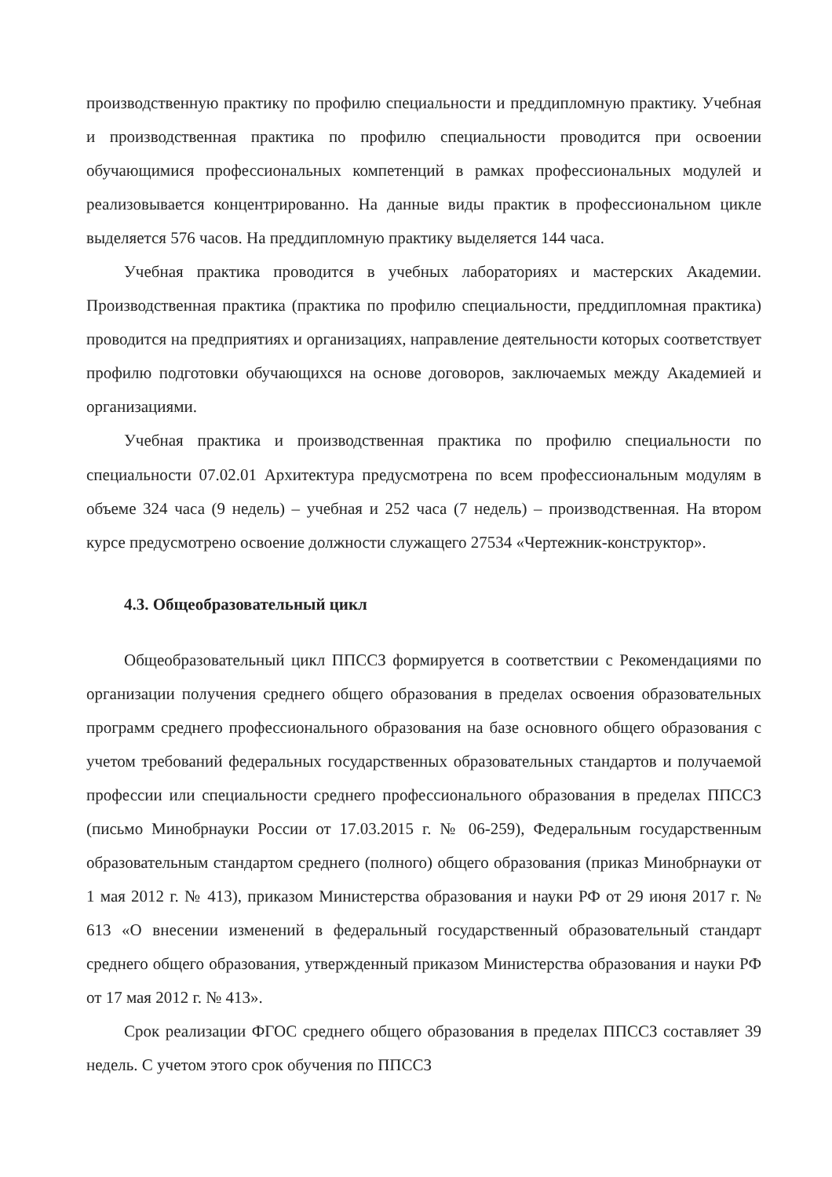производственную практику по профилю специальности и преддипломную практику. Учебная и производственная практика по профилю специальности проводится при освоении обучающимися профессиональных компетенций в рамках профессиональных модулей и реализовывается концентрированно. На данные виды практик в профессиональном цикле выделяется 576 часов. На преддипломную практику выделяется 144 часа.
Учебная практика проводится в учебных лабораториях и мастерских Академии. Производственная практика (практика по профилю специальности, преддипломная практика) проводится на предприятиях и организациях, направление деятельности которых соответствует профилю подготовки обучающихся на основе договоров, заключаемых между Академией и организациями.
Учебная практика и производственная практика по профилю специальности по специальности 07.02.01 Архитектура предусмотрена по всем профессиональным модулям в объеме 324 часа (9 недель) – учебная и 252 часа (7 недель) – производственная. На втором курсе предусмотрено освоение должности служащего 27534 «Чертежник-конструктор».
4.3. Общеобразовательный цикл
Общеобразовательный цикл ППССЗ формируется в соответствии с Рекомендациями по организации получения среднего общего образования в пределах освоения образовательных программ среднего профессионального образования на базе основного общего образования с учетом требований федеральных государственных образовательных стандартов и получаемой профессии или специальности среднего профессионального образования в пределах ППССЗ (письмо Минобрнауки России от 17.03.2015 г. № 06-259), Федеральным государственным образовательным стандартом среднего (полного) общего образования (приказ Минобрнауки от 1 мая 2012 г. № 413), приказом Министерства образования и науки РФ от 29 июня 2017 г. № 613 «О внесении изменений в федеральный государственный образовательный стандарт среднего общего образования, утвержденный приказом Министерства образования и науки РФ от 17 мая 2012 г. № 413».
Срок реализации ФГОС среднего общего образования в пределах ППССЗ составляет 39 недель. С учетом этого срок обучения по ППССЗ